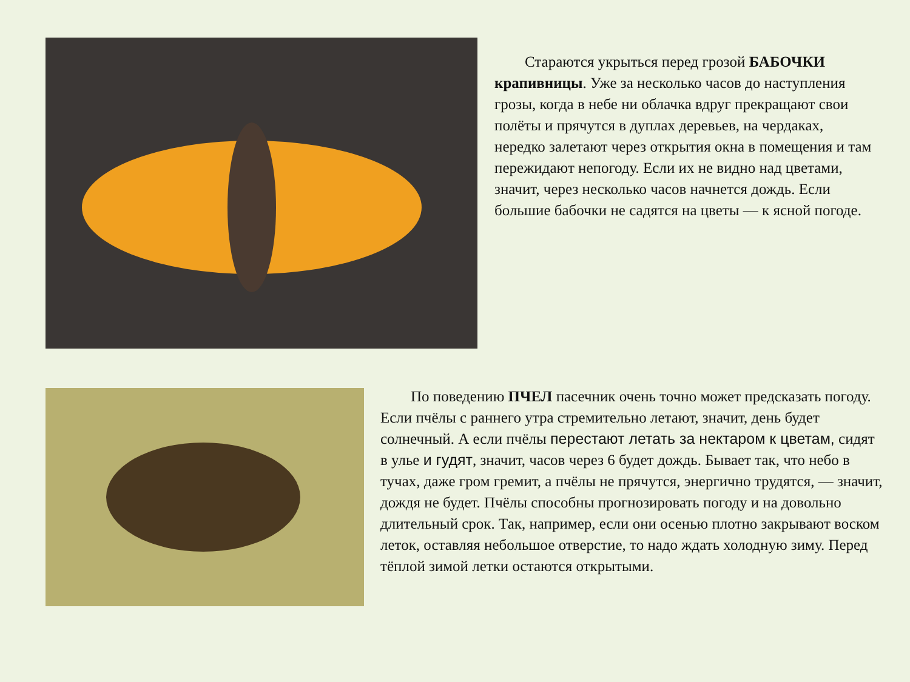Стараются укрыться перед грозой БАБОЧКИ крапивницы. Уже за несколько часов до наступления грозы, когда в небе ни облачка вдруг прекращают свои полёты и прячутся в дуплах деревьев, на чердаках, нередко залетают через открытия окна в помещения и там пережидают непогоду. Если их не видно над цветами, значит, через несколько часов начнется дождь. Если большие бабочки не садятся на цветы — к ясной погоде.
По поведению ПЧЕЛ пасечник очень точно может предсказать погоду. Если пчёлы с раннего утра стремительно летают, значит, день будет солнечный. А если пчёлы перестают летать за нектаром к цветам, сидят в улье и гудят, значит, часов через 6 будет дождь. Бывает так, что небо в тучах, даже гром гремит, а пчёлы не прячутся, энергично трудятся, — значит, дождя не будет. Пчёлы способны прогнозировать погоду и на довольно длительный срок. Так, например, если они осенью плотно закрывают воском леток, оставляя небольшое отверстие, то надо ждать холодную зиму. Перед тёплой зимой летки остаются открытыми.